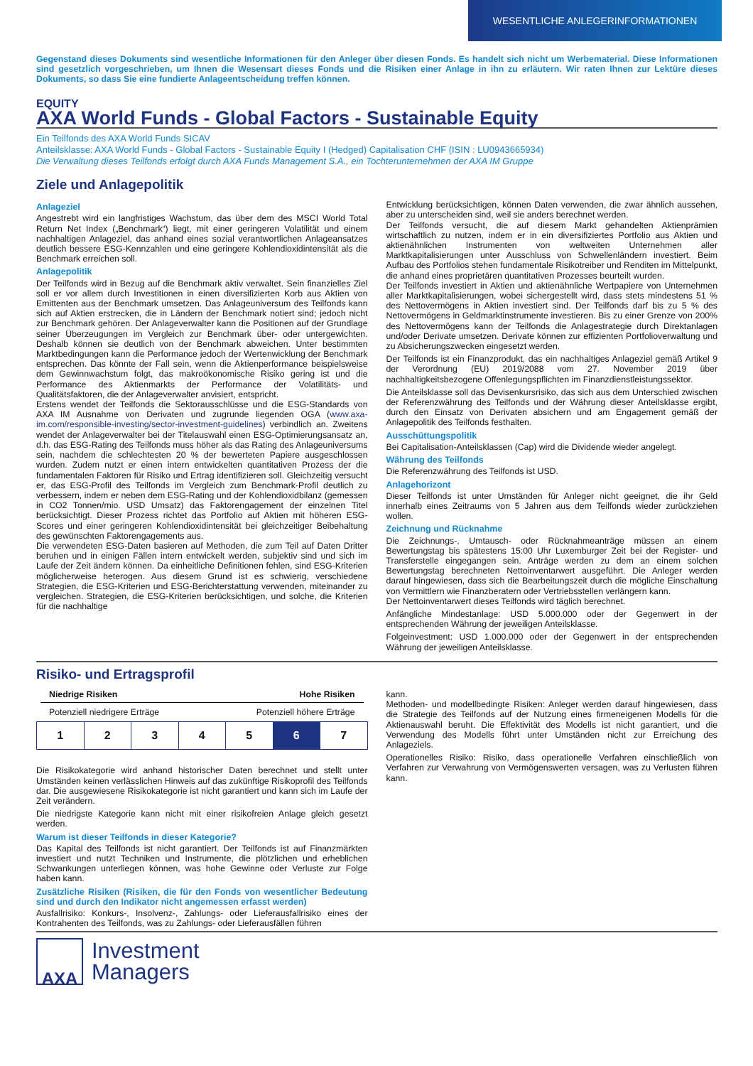WESENTLICHE ANLEGERINFORMATIONEN
Gegenstand dieses Dokuments sind wesentliche Informationen für den Anleger über diesen Fonds. Es handelt sich nicht um Werbematerial. Diese Informationen sind gesetzlich vorgeschrieben, um Ihnen die Wesensart dieses Fonds und die Risiken einer Anlage in ihn zu erläutern. Wir raten Ihnen zur Lektüre dieses Dokuments, so dass Sie eine fundierte Anlageentscheidung treffen können.
EQUITY
AXA World Funds - Global Factors - Sustainable Equity
Ein Teilfonds des AXA World Funds SICAV
Anteilsklasse: AXA World Funds - Global Factors - Sustainable Equity I (Hedged) Capitalisation CHF (ISIN : LU0943665934)
Die Verwaltung dieses Teilfonds erfolgt durch AXA Funds Management S.A., ein Tochterunternehmen der AXA IM Gruppe
Ziele und Anlagepolitik
Anlageziel
Angestrebt wird ein langfristiges Wachstum, das über dem des MSCI World Total Return Net Index („Benchmark“) liegt, mit einer geringeren Volatilität und einem nachhaltigen Anlageziel, das anhand eines sozial verantwortlichen Anlageansatzes deutlich bessere ESG-Kennzahlen und eine geringere Kohlendioxidintensität als die Benchmark erreichen soll.
Anlagepolitik
Der Teilfonds wird in Bezug auf die Benchmark aktiv verwaltet. Sein finanzielles Ziel soll er vor allem durch Investitionen in einen diversifizierten Korb aus Aktien von Emittenten aus der Benchmark umsetzen. Das Anlageuniversum des Teilfonds kann sich auf Aktien erstrecken, die in Ländern der Benchmark notiert sind; jedoch nicht zur Benchmark gehören. Der Anlageverwalter kann die Positionen auf der Grundlage seiner Überzeugungen im Vergleich zur Benchmark über- oder untergewichten. Deshalb können sie deutlich von der Benchmark abweichen. Unter bestimmten Marktbedingungen kann die Performance jedoch der Wertenwicklung der Benchmark entsprechen. Das könnte der Fall sein, wenn die Aktienperformance beispielsweise dem Gewinnwachstum folgt, das makroökonomische Risiko gering ist und die Performance des Aktienmarkts der Performance der Volatilitäts- und Qualitätsfaktoren, die der Anlageverwalter anvisiert, entspricht.
Erstens wendet der Teilfonds die Sektorausschlüsse und die ESG-Standards von AXA IM Ausnahme von Derivaten und zugrunde liegenden OGA (www.axa-im.com/responsible-investing/sector-investment-guidelines) verbindlich an. Zweitens wendet der Anlageverwalter bei der Titelauswahl einen ESG-Optimierungsansatz an, d.h. das ESG-Rating des Teilfonds muss höher als das Rating des Anlageuniversums sein, nachdem die schlechtesten 20 % der bewerteten Papiere ausgeschlossen wurden. Zudem nutzt er einen intern entwickelten quantitativen Prozess der die fundamentalen Faktoren für Risiko und Ertrag identifizieren soll. Gleichzeitig versucht er, das ESG-Profil des Teilfonds im Vergleich zum Benchmark-Profil deutlich zu verbessern, indem er neben dem ESG-Rating und der Kohlendioxidbilanz (gemessen in CO2 Tonnen/mio. USD Umsatz) das Faktorengagement der einzelnen Titel berücksichtigt. Dieser Prozess richtet das Portfolio auf Aktien mit höheren ESG-Scores und einer geringeren Kohlendioxidintensität bei gleichzeitiger Beibehaltung des gewünschten Faktorengagements aus.
Die verwendeten ESG-Daten basieren auf Methoden, die zum Teil auf Daten Dritter beruhen und in einigen Fällen intern entwickelt werden, subjektiv sind und sich im Laufe der Zeit ändern können. Da einheitliche Definitionen fehlen, sind ESG-Kriterien möglicherweise heterogen. Aus diesem Grund ist es schwierig, verschiedene Strategien, die ESG-Kriterien und ESG-Berichterstattung verwenden, miteinander zu vergleichen. Strategien, die ESG-Kriterien berücksichtigen, und solche, die Kriterien für die nachhaltige
Entwicklung berücksichtigen, können Daten verwenden, die zwar ähnlich aussehen, aber zu unterscheiden sind, weil sie anders berechnet werden.
Der Teilfonds versucht, die auf diesem Markt gehandelten Aktienprämien wirtschaftlich zu nutzen, indem er in ein diversifiziertes Portfolio aus Aktien und aktienähnlichen Instrumenten von weltweiten Unternehmen aller Marktkapitalisierungen unter Ausschluss von Schwellenländern investiert. Beim Aufbau des Portfolios stehen fundamentale Risikotreiber und Renditen im Mittelpunkt, die anhand eines proprietären quantitativen Prozesses beurteilt wurden.
Der Teilfonds investiert in Aktien und aktienähnliche Wertpapiere von Unternehmen aller Marktkapitalisierungen, wobei sichergestellt wird, dass stets mindestens 51 % des Nettovermögens in Aktien investiert sind. Der Teilfonds darf bis zu 5 % des Nettovermögens in Geldmarktinstrumente investieren. Bis zu einer Grenze von 200% des Nettovermögens kann der Teilfonds die Anlagestrategie durch Direktanlagen und/oder Derivate umsetzen. Derivate können zur effizienten Portfolioverwaltung und zu Absicherungszwecken eingesetzt werden.
Der Teilfonds ist ein Finanzprodukt, das ein nachhaltiges Anlageziel gemäß Artikel 9 der Verordnung (EU) 2019/2088 vom 27. November 2019 über nachhaltigkeitsbezogene Offenlegungspflichten im Finanzdienstleistungssektor.
Die Anteilsklasse soll das Devisenkursrisiko, das sich aus dem Unterschied zwischen der Referenzwährung des Teilfonds und der Währung dieser Anteilsklasse ergibt, durch den Einsatz von Derivaten absichern und am Engagement gemäß der Anlagepolitik des Teilfonds festhalten.
Ausschüttungspolitik
Bei Capitalisation-Anteilsklassen (Cap) wird die Dividende wieder angelegt.
Währung des Teilfonds
Die Referenzwährung des Teilfonds ist USD.
Anlagehorizont
Dieser Teilfonds ist unter Umständen für Anleger nicht geeignet, die ihr Geld innerhalb eines Zeitraums von 5 Jahren aus dem Teilfonds wieder zurückziehen wollen.
Zeichnung und Rücknahme
Die Zeichnungs-, Umtausch- oder Rücknahmeanträge müssen an einem Bewertungstag bis spätestens 15:00 Uhr Luxemburger Zeit bei der Register- und Transferstelle eingegangen sein. Anträge werden zu dem an einem solchen Bewertungstag berechneten Nettoinventarwert ausgeführt. Die Anleger werden darauf hingewiesen, dass sich die Bearbeitungszeit durch die mögliche Einschaltung von Vermittlern wie Finanzberatern oder Vertriebsstellen verlängern kann.
Der Nettoinventarwert dieses Teilfonds wird täglich berechnet.
Anfängliche Mindestanlage: USD 5.000.000 oder der Gegenwert in der entsprechenden Währung der jeweiligen Anteilsklasse.
Folgeinvestment: USD 1.000.000 oder der Gegenwert in der entsprechenden Währung der jeweiligen Anteilsklasse.
Risiko- und Ertragsprofil
Niedrige Risiken Hohe Risiken
Potenziell niedrigere Erträge Potenziell höhere Erträge
| 1 | 2 | 3 | 4 | 5 | 6 | 7 |
Die Risikokategorie wird anhand historischer Daten berechnet und stellt unter Umständen keinen verlässlichen Hinweis auf das zukünftige Risikoprofil des Teilfonds dar. Die ausgewiesene Risikokategorie ist nicht garantiert und kann sich im Laufe der Zeit verändern.
Die niedrigste Kategorie kann nicht mit einer risikofreien Anlage gleich gesetzt werden.
Warum ist dieser Teilfonds in dieser Kategorie?
Das Kapital des Teilfonds ist nicht garantiert. Der Teilfonds ist auf Finanzmärkten investiert und nutzt Techniken und Instrumente, die plötzlichen und erheblichen Schwankungen unterliegen können, was hohe Gewinne oder Verluste zur Folge haben kann.
Zusätzliche Risiken (Risiken, die für den Fonds von wesentlicher Bedeutung sind und durch den Indikator nicht angemessen erfasst werden)
Ausfallrisiko: Konkurs-, Insolvenz-, Zahlungs- oder Lieferausfallrisiko eines der Kontrahenten des Teilfonds, was zu Zahlungs- oder Lieferausfällen führen
kann.
Methoden- und modellbedingte Risiken: Anleger werden darauf hingewiesen, dass die Strategie des Teilfonds auf der Nutzung eines firmeneigenen Modells für die Aktienauswahl beruht. Die Effektivität des Modells ist nicht garantiert, und die Verwendung des Modells führt unter Umständen nicht zur Erreichung des Anlageziels.
Operationelles Risiko: Risiko, dass operationelle Verfahren einschließlich von Verfahren zur Verwahrung von Vermögenswerten versagen, was zu Verlusten führen kann.
AXA
Investment
Managers